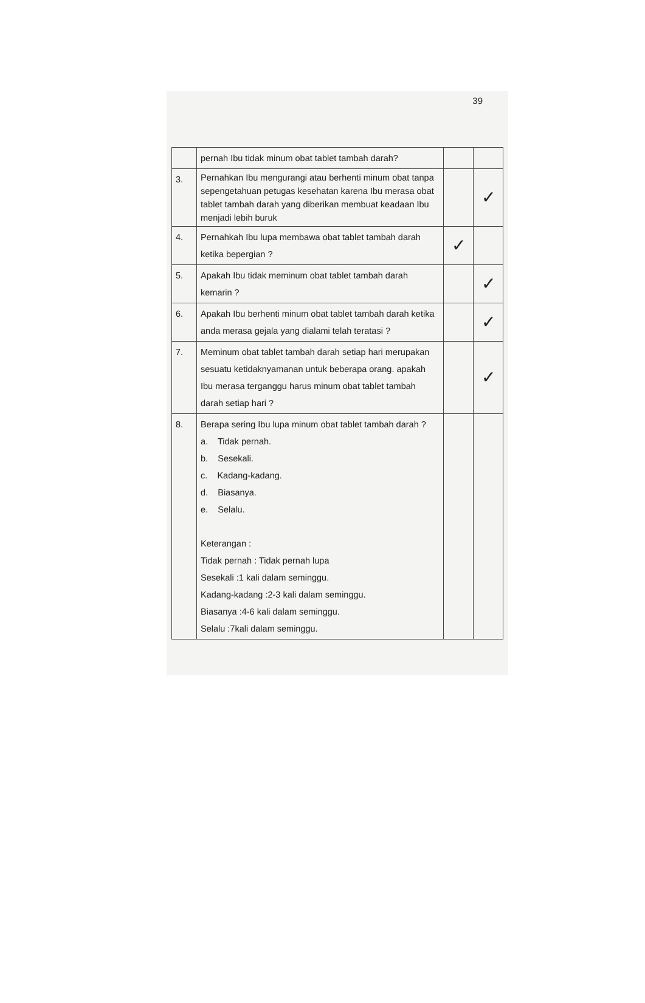39
| | pernah Ibu tidak minum obat tablet tambah darah? | | |
| 3. | Pernahkan Ibu mengurangi atau berhenti minum obat tanpa sepengetahuan petugas kesehatan karena Ibu merasa obat tablet tambah darah yang diberikan membuat keadaan Ibu menjadi lebih buruk | | ✓ |
| 4. | Pernahkah Ibu lupa membawa obat tablet tambah darah ketika bepergian ? | ✓ | |
| 5. | Apakah Ibu tidak meminum obat tablet tambah darah kemarin ? | | ✓ |
| 6. | Apakah Ibu berhenti minum obat tablet tambah darah ketika anda merasa gejala yang dialami telah teratasi ? | | ✓ |
| 7. | Meminum obat tablet tambah darah setiap hari merupakan sesuatu ketidaknyamanan untuk beberapa orang. apakah Ibu merasa terganggu harus minum obat tablet tambah darah setiap hari ? | | ✓ |
| 8. | Berapa sering Ibu lupa minum obat tablet tambah darah ? a. Tidak pernah. b. Sesekali. c. Kadang-kadang. d. Biasanya. e. Selalu. Keterangan : Tidak pernah : Tidak pernah lupa Sesekali :1 kali dalam seminggu. Kadang-kadang :2-3 kali dalam seminggu. Biasanya :4-6 kali dalam seminggu. Selalu :7kali dalam seminggu. | | |